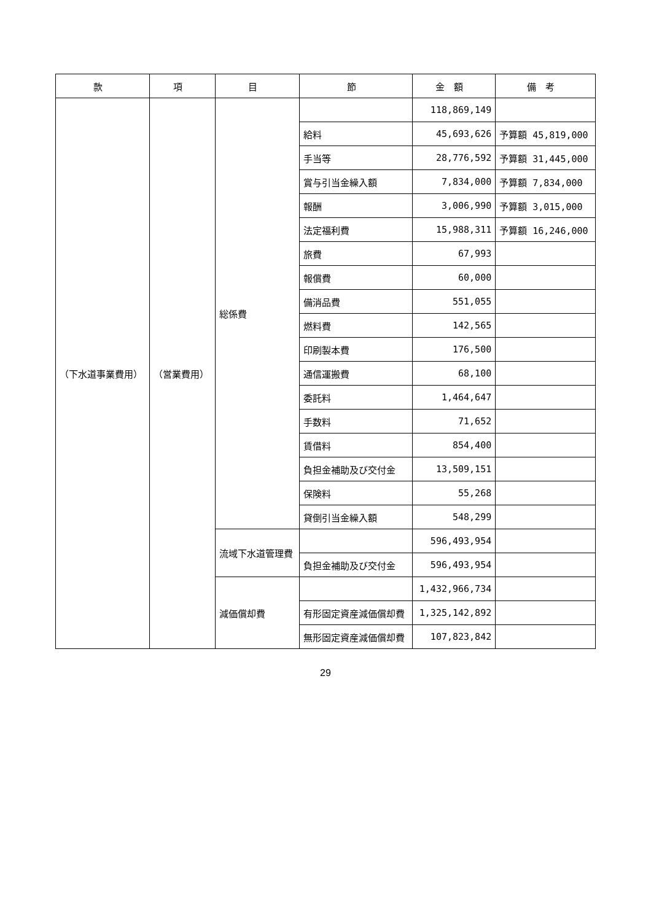| 款 | 項 | 目 | 節 | 金額 | 備考 |
| --- | --- | --- | --- | --- | --- |
| （下水道事業費用） | （営業費用） | 総係費 | | 118,869,149 | |
| | | | 給料 | 45,693,626 | 予算額 45,819,000 |
| | | | 手当等 | 28,776,592 | 予算額 31,445,000 |
| | | | 賞与引当金繰入額 | 7,834,000 | 予算額 7,834,000 |
| | | | 報酬 | 3,006,990 | 予算額 3,015,000 |
| | | | 法定福利費 | 15,988,311 | 予算額 16,246,000 |
| | | | 旅費 | 67,993 | |
| | | | 報償費 | 60,000 | |
| | | | 備消品費 | 551,055 | |
| | | | 燃料費 | 142,565 | |
| | | | 印刷製本費 | 176,500 | |
| | | | 通信運搬費 | 68,100 | |
| | | | 委託料 | 1,464,647 | |
| | | | 手数料 | 71,652 | |
| | | | 賃借料 | 854,400 | |
| | | | 負担金補助及び交付金 | 13,509,151 | |
| | | | 保険料 | 55,268 | |
| | | | 貸倒引当金繰入額 | 548,299 | |
| | | 流域下水道管理費 | | 596,493,954 | |
| | | | 負担金補助及び交付金 | 596,493,954 | |
| | | 減価償却費 | | 1,432,966,734 | |
| | | | 有形固定資産減価償却費 | 1,325,142,892 | |
| | | | 無形固定資産減価償却費 | 107,823,842 | |
29